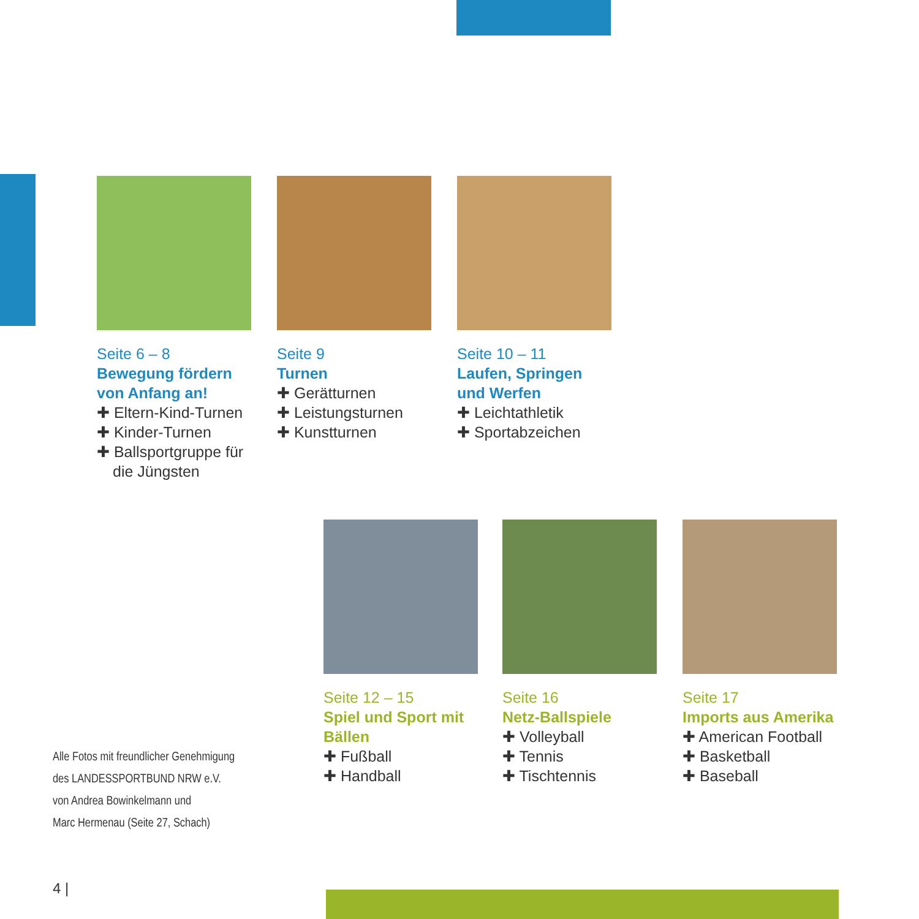Seite 6 – 8
Bewegung fördern von Anfang an!
✚ Eltern-Kind-Turnen
✚ Kinder-Turnen
✚ Ballsportgruppe für die Jüngsten
Seite 9
Turnen
✚ Gerätturnen
✚ Leistungsturnen
✚ Kunstturnen
Seite 10 – 11
Laufen, Springen und Werfen
✚ Leichtathletik
✚ Sportabzeichen
Seite 12 – 15
Spiel und Sport mit Bällen
✚ Fußball
✚ Handball
Seite 16
Netz-Ballspiele
✚ Volleyball
✚ Tennis
✚ Tischtennis
Seite 17
Imports aus Amerika
✚ American Football
✚ Basketball
✚ Baseball
Alle Fotos mit freundlicher Genehmigung
des LANDESSPORTBUND NRW e.V.
von Andrea Bowinkelmann und
Marc Hermenau (Seite 27, Schach)
4 |